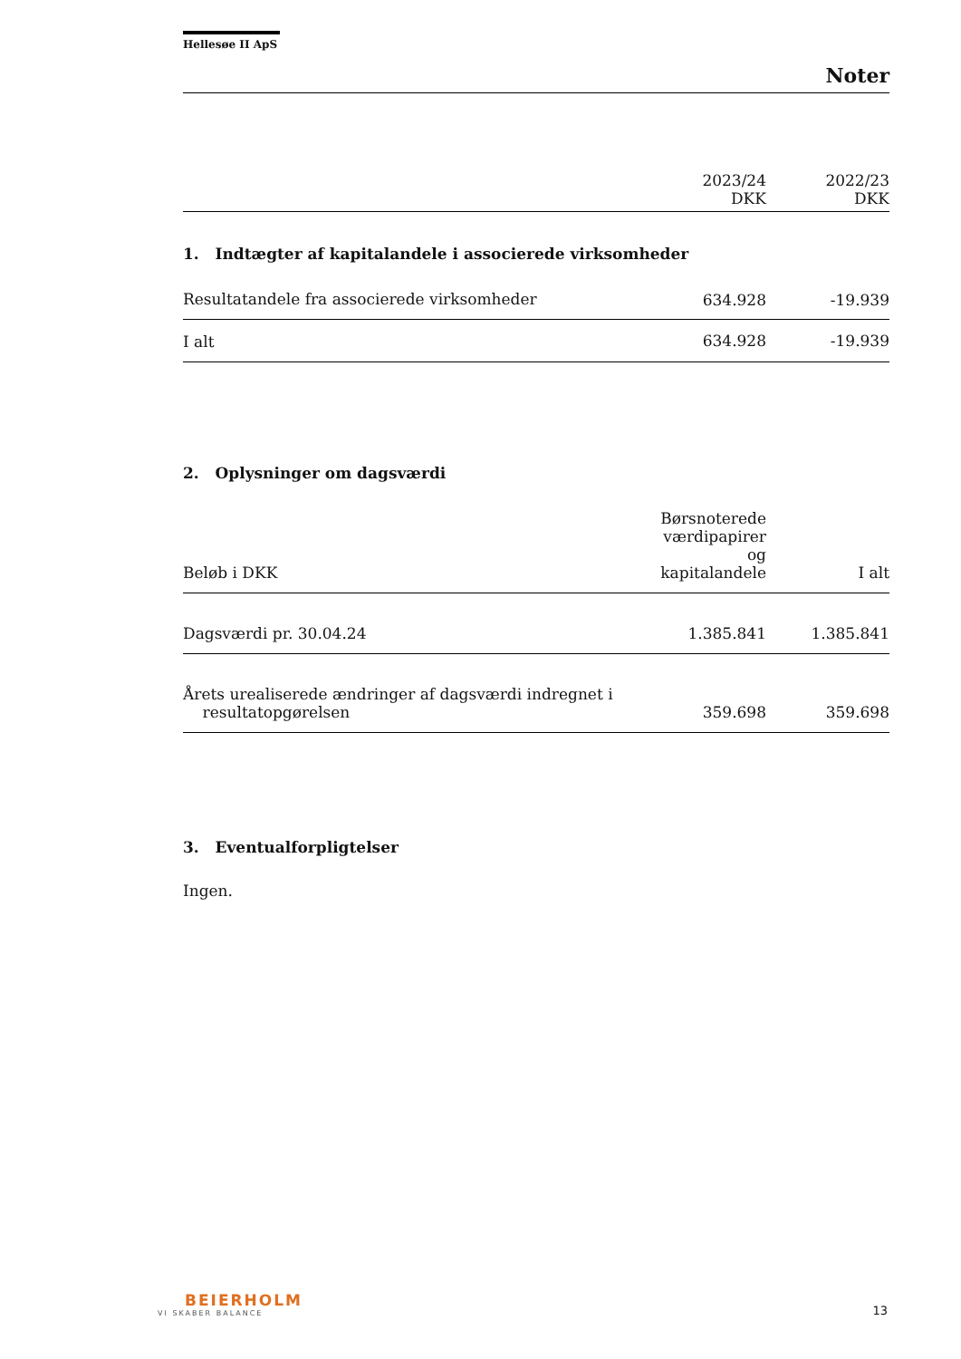Hellesøe II ApS
Noter
| | 2023/24 DKK | 2022/23 DKK |
| --- | --- | --- |
1. Indtægter af kapitalandele i associerede virksomheder
| Resultatandele fra associerede virksomheder | 634.928 | -19.939 |
| I alt | 634.928 | -19.939 |
2. Oplysninger om dagsværdi
| Beløb i DKK | Børsnoterede værdipapirer og kapitalandele | I alt |
| Dagsværdi pr. 30.04.24 | 1.385.841 | 1.385.841 |
| Årets urealiserede ændringer af dagsværdi indregnet i resultatopgørelsen | 359.698 | 359.698 |
3. Eventualforpligtelser
Ingen.
BEIERHOLM
VI SKABER BALANCE
13